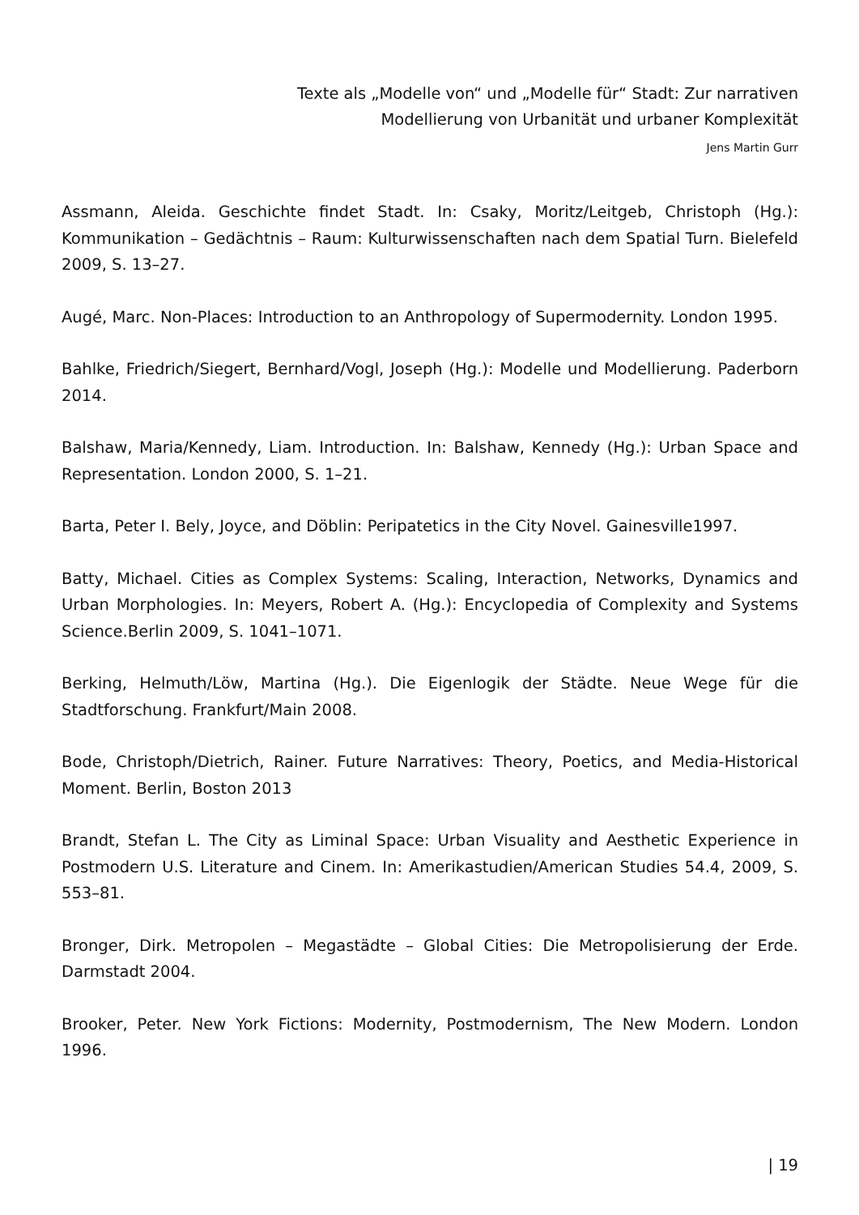Texte als „Modelle von“ und „Modelle für“ Stadt: Zur narrativen
Modellierung von Urbanität und urbaner Komplexität
Jens Martin Gurr
Assmann, Aleida. Geschichte findet Stadt. In: Csaky, Moritz/Leitgeb, Christoph (Hg.): Kommunikation – Gedächtnis – Raum: Kulturwissenschaften nach dem Spatial Turn. Bielefeld 2009, S. 13–27.
Augé, Marc. Non-Places: Introduction to an Anthropology of Supermodernity. London 1995.
Bahlke, Friedrich/Siegert, Bernhard/Vogl, Joseph (Hg.): Modelle und Modellierung. Paderborn 2014.
Balshaw, Maria/Kennedy, Liam. Introduction. In: Balshaw, Kennedy (Hg.): Urban Space and Representation. London 2000, S. 1–21.
Barta, Peter I. Bely, Joyce, and Döblin: Peripatetics in the City Novel. Gainesville1997.
Batty, Michael. Cities as Complex Systems: Scaling, Interaction, Networks, Dynamics and Urban Morphologies. In: Meyers, Robert A. (Hg.): Encyclopedia of Complexity and Systems Science.Berlin 2009, S. 1041–1071.
Berking, Helmuth/Löw, Martina (Hg.). Die Eigenlogik der Städte. Neue Wege für die Stadtforschung. Frankfurt/Main 2008.
Bode, Christoph/Dietrich, Rainer. Future Narratives: Theory, Poetics, and Media-Historical Moment. Berlin, Boston 2013
Brandt, Stefan L. The City as Liminal Space: Urban Visuality and Aesthetic Experience in Postmodern U.S. Literature and Cinem. In: Amerikastudien/American Studies 54.4, 2009, S. 553–81.
Bronger, Dirk. Metropolen – Megastädte – Global Cities: Die Metropolisierung der Erde. Darmstadt 2004.
Brooker, Peter. New York Fictions: Modernity, Postmodernism, The New Modern. London 1996.
| 19